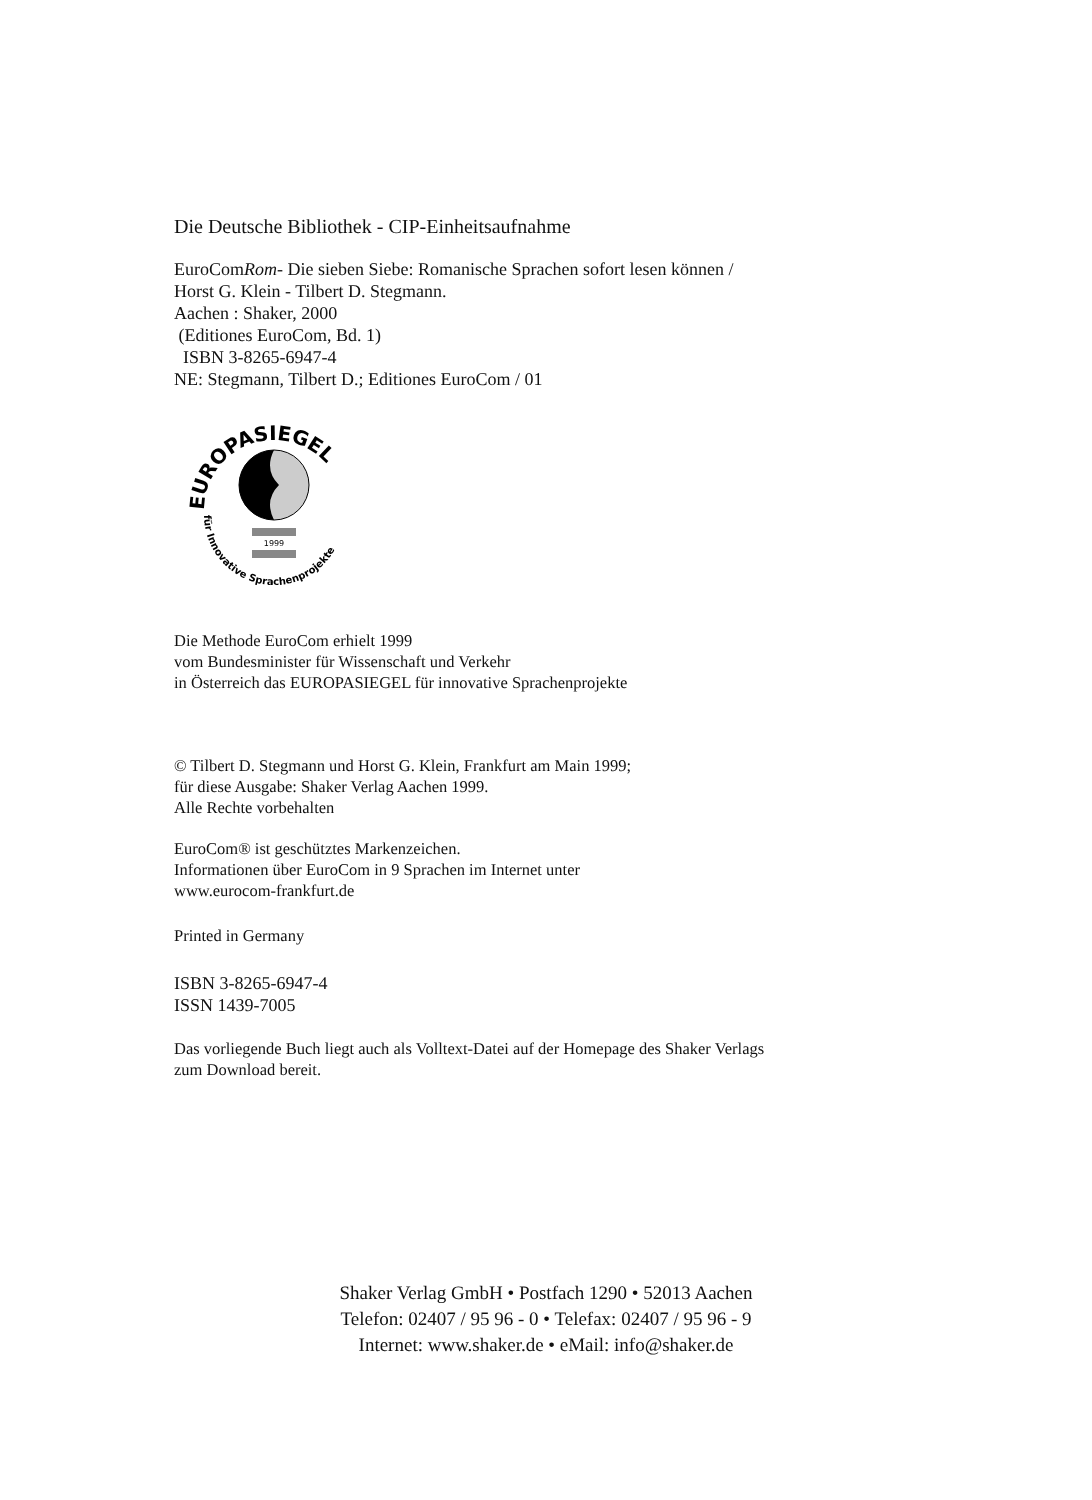Die Deutsche Bibliothek - CIP-Einheitsaufnahme
EuroComRom- Die sieben Siebe: Romanische Sprachen sofort lesen können /
Horst G. Klein - Tilbert D. Stegmann.
Aachen : Shaker, 2000
(Editiones EuroCom, Bd. 1)
ISBN 3-8265-6947-4
NE: Stegmann, Tilbert D.; Editiones EuroCom / 01
EUROPASIEGEL
für Innovative Sprachenprojekte
1999
Die Methode EuroCom erhielt 1999
vom Bundesminister für Wissenschaft und Verkehr
in Österreich das EUROPASIEGEL für innovative Sprachenprojekte
© Tilbert D. Stegmann und Horst G. Klein, Frankfurt am Main 1999;
für diese Ausgabe: Shaker Verlag Aachen 1999.
Alle Rechte vorbehalten
EuroCom® ist geschütztes Markenzeichen.
Informationen über EuroCom in 9 Sprachen im Internet unter
www.eurocom-frankfurt.de
Printed in Germany
ISBN 3-8265-6947-4
ISSN 1439-7005
Das vorliegende Buch liegt auch als Volltext-Datei auf der Homepage des Shaker Verlags
zum Download bereit.
Shaker Verlag GmbH • Postfach 1290 • 52013 Aachen
Telefon: 02407 / 95 96 - 0 • Telefax: 02407 / 95 96 - 9
Internet: www.shaker.de • eMail: info@shaker.de